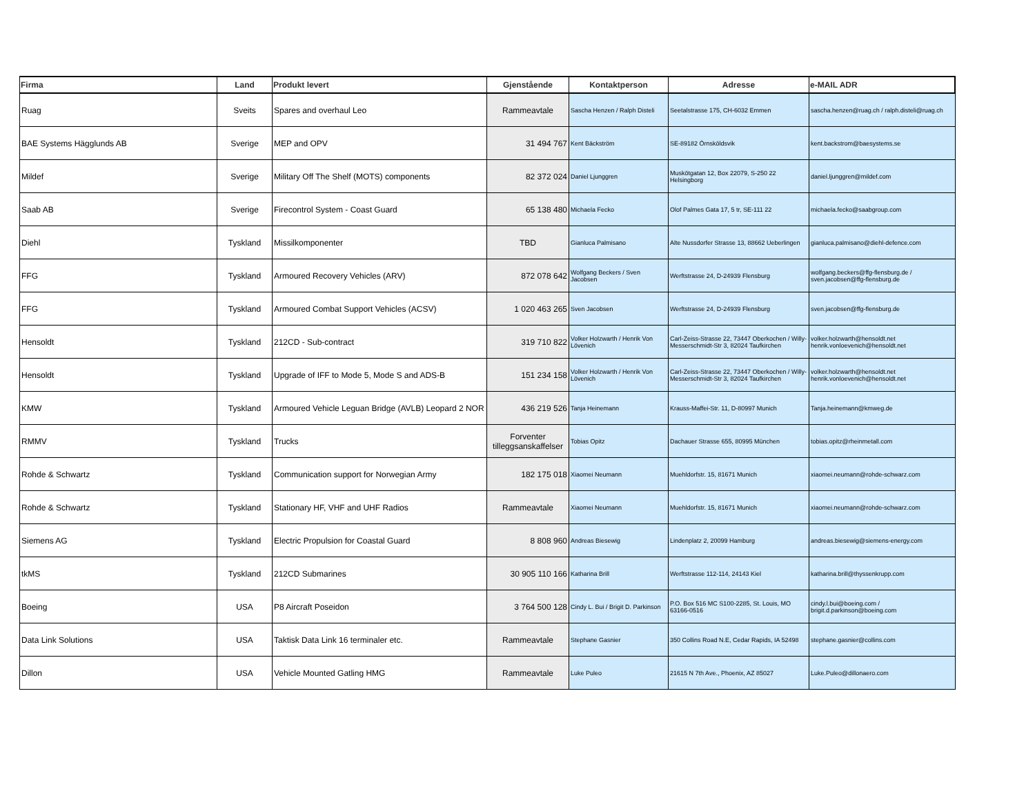| Firma | Land | Produkt levert | Gjenstående | Kontaktperson | Adresse | e-MAIL ADR |
| --- | --- | --- | --- | --- | --- | --- |
| Ruag | Sveits | Spares and overhaul Leo | Rammeavtale | Sascha Henzen / Ralph Disteli | Seetalstrasse 175, CH-6032 Emmen | sascha.henzen@ruag.ch / ralph.disteli@ruag.ch |
| BAE Systems Hägglunds AB | Sverige | MEP and OPV | 31 494 767 | Kent Bäckström | SE-89182 Örnsköldsvik | kent.backstrom@baesystems.se |
| Mildef | Sverige | Military Off The Shelf (MOTS) components | 82 372 024 | Daniel Ljunggren | Muskötgatan 12, Box 22079, S-250 22 Helsingborg | daniel.ljunggren@mildef.com |
| Saab AB | Sverige | Firecontrol System - Coast Guard | 65 138 480 | Michaela Fecko | Olof Palmes Gata 17, 5 tr, SE-111 22 | michaela.fecko@saabgroup.com |
| Diehl | Tyskland | Missilkomponenter | TBD | Gianluca Palmisano | Alte Nussdorfer Strasse 13, 88662 Ueberlingen | gianluca.palmisano@diehl-defence.com |
| FFG | Tyskland | Armoured Recovery Vehicles (ARV) | 872 078 642 | Wolfgang Beckers / Sven Jacobsen | Werftstrasse 24, D-24939 Flensburg | wolfgang.beckers@ffg-flensburg.de / sven.jacobsen@ffg-flensburg.de |
| FFG | Tyskland | Armoured Combat Support Vehicles (ACSV) | 1 020 463 265 | Sven Jacobsen | Werftstrasse 24, D-24939 Flensburg | sven.jacobsen@ffg-flensburg.de |
| Hensoldt | Tyskland | 212CD - Sub-contract | 319 710 822 | Volker Holzwarth / Henrik Von Lövenich | Carl-Zeiss-Strasse 22, 73447 Oberkochen / Willy-Messerschmidt-Str 3, 82024 Taufkirchen | volker.holzwarth@hensoldt.net henrik.vonloevenich@hensoldt.net |
| Hensoldt | Tyskland | Upgrade of IFF to Mode 5, Mode S and ADS-B | 151 234 158 | Volker Holzwarth / Henrik Von Lövenich | Carl-Zeiss-Strasse 22, 73447 Oberkochen / Willy-Messerschmidt-Str 3, 82024 Taufkirchen | volker.holzwarth@hensoldt.net henrik.vonloevenich@hensoldt.net |
| KMW | Tyskland | Armoured Vehicle Leguan Bridge (AVLB) Leopard 2 NOR | 436 219 526 | Tanja Heinemann | Krauss-Maffei-Str. 11, D-80997 Munich | Tanja.heinemann@kmweg.de |
| RMMV | Tyskland | Trucks | Forventer tilleggsanskaffelser | Tobias Opitz | Dachauer Strasse 655, 80995 München | tobias.opitz@rheinmetall.com |
| Rohde & Schwartz | Tyskland | Communication support for Norwegian Army | 182 175 018 | Xiaomei Neumann | Muehldorfstr. 15, 81671 Munich | xiaomei.neumann@rohde-schwarz.com |
| Rohde & Schwartz | Tyskland | Stationary HF, VHF and UHF Radios | Rammeavtale | Xiaomei Neumann | Muehldorfstr. 15, 81671 Munich | xiaomei.neumann@rohde-schwarz.com |
| Siemens AG | Tyskland | Electric Propulsion for Coastal Guard | 8 808 960 | Andreas Biesewig | Lindenplatz 2, 20099 Hamburg | andreas.biesewig@siemens-energy.com |
| tkMS | Tyskland | 212CD Submarines | 30 905 110 166 | Katharina Brill | Werftstrasse 112-114, 24143 Kiel | katharina.brill@thyssenkrupp.com |
| Boeing | USA | P8 Aircraft Poseidon | 3 764 500 128 | Cindy L. Bui / Brigit D. Parkinson | P.O. Box 516 MC S100-2285, St. Louis, MO 63166-0516 | cindy.l.bui@boeing.com / brigit.d.parkinson@boeing.com |
| Data Link Solutions | USA | Taktisk Data Link 16 terminaler etc. | Rammeavtale | Stephane Gasnier | 350 Collins Road N.E, Cedar Rapids, IA 52498 | stephane.gasnier@collins.com |
| Dillon | USA | Vehicle Mounted Gatling HMG | Rammeavtale | Luke Puleo | 21615 N 7th Ave., Phoenix, AZ 85027 | Luke.Puleo@dillonaero.com |